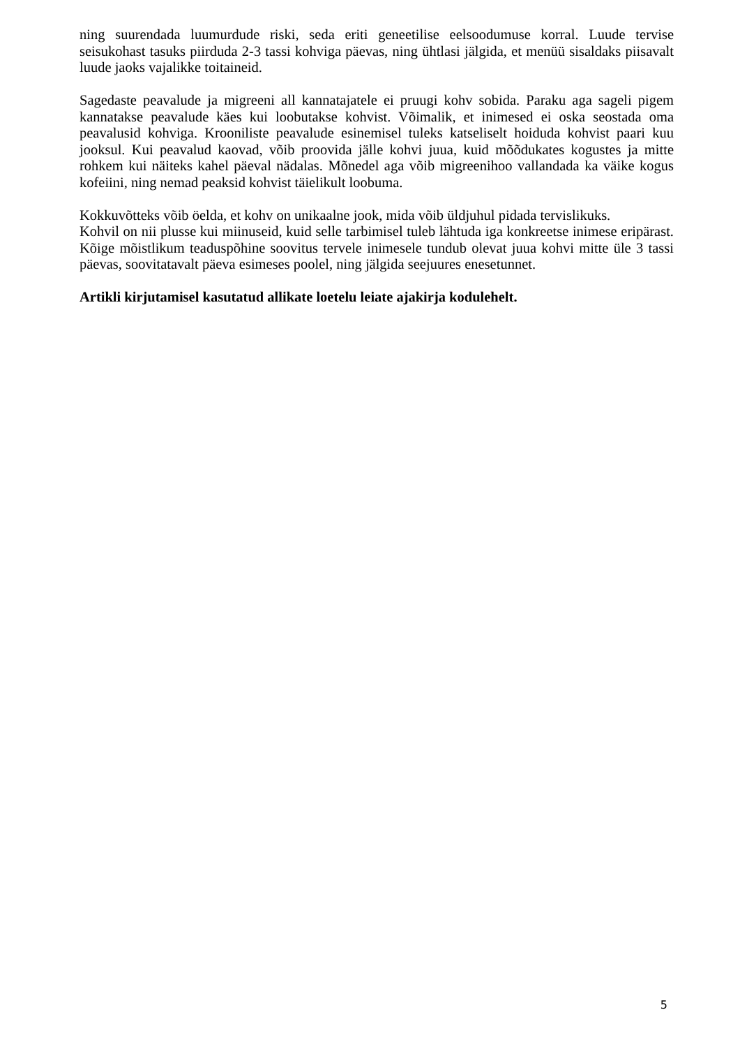ning suurendada luumurdude riski, seda eriti geneetilise eelsoodumuse korral. Luude tervise seisukohast tasuks piirduda 2-3 tassi kohviga päevas, ning ühtlasi jälgida, et menüü sisaldaks piisavalt luude jaoks vajalikke toitaineid.
Sagedaste peavalude ja migreeni all kannatajatele ei pruugi kohv sobida. Paraku aga sageli pigem kannatakse peavalude käes kui loobutakse kohvist. Võimalik, et inimesed ei oska seostada oma peavalusid kohviga. Krooniliste peavalude esinemisel tuleks katseliselt hoiduda kohvist paari kuu jooksul. Kui peavalud kaovad, võib proovida jälle kohvi juua, kuid mõõdukates kogustes ja mitte rohkem kui näiteks kahel päeval nädalas. Mõnedel aga võib migreenihoo vallandada ka väike kogus kofeiini, ning nemad peaksid kohvist täielikult loobuma.
Kokkuvõtteks võib öelda, et kohv on unikaalne jook, mida võib üldjuhul pidada tervislikuks.
Kohvil on nii plusse kui miinuseid, kuid selle tarbimisel tuleb lähtuda iga konkreetse inimese eripärast. Kõige mõistlikum teaduspõhine soovitus tervele inimesele tundub olevat juua kohvi mitte üle 3 tassi päevas, soovitatavalt päeva esimeses poolel, ning jälgida seejuures enesetunnet.
Artikli kirjutamisel kasutatud allikate loetelu leiate ajakirja kodulehelt.
5